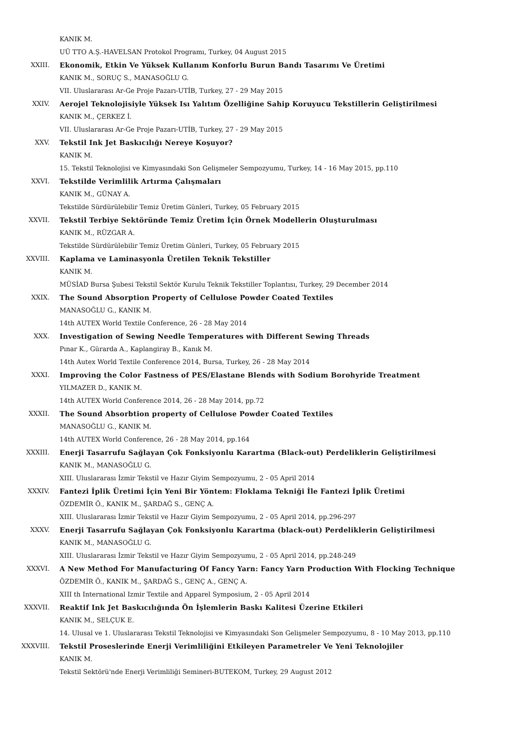KANIK M.
UÜ TTO A.Ş.-HAVELSAN Protokol Programı, Turkey, 04 August 2015
XXIII. Ekonomik, Etkin Ve Yüksek Kullanım Konforlu Burun Bandı Tasarımı Ve Üretimi
KANIK M., SORUÇ S., MANASOĞLU G.
VII. Uluslararası Ar-Ge Proje Pazarı-UTİB, Turkey, 27 - 29 May 2015
XXIV. Aerojel Teknolojisiyle Yüksek Isı Yalıtım Özelliğine Sahip Koruyucu Tekstillerin Geliştirilmesi
KANIK M., ÇERKEZ İ.
VII. Uluslararası Ar-Ge Proje Pazarı-UTİB, Turkey, 27 - 29 May 2015
XXV. Tekstil Ink Jet Baskıcılığı Nereye Koşuyor?
KANIK M.
15. Tekstil Teknolojisi ve Kimyasındaki Son Gelişmeler Sempozyumu, Turkey, 14 - 16 May 2015, pp.110
XXVI. Tekstilde Verimlilik Artırma Çalışmaları
KANIK M., GÜNAY A.
Tekstilde Sürdürülebilir Temiz Üretim Günleri, Turkey, 05 February 2015
XXVII. Tekstil Terbiye Sektöründe Temiz Üretim İçin Örnek Modellerin Oluşturulması
KANIK M., RÜZGAR A.
Tekstilde Sürdürülebilir Temiz Üretim Günleri, Turkey, 05 February 2015
XXVIII. Kaplama ve Laminasyonla Üretilen Teknik Tekstiller
KANIK M.
MÜSİAD Bursa Şubesi Tekstil Sektör Kurulu Teknik Tekstiller Toplantısı, Turkey, 29 December 2014
XXIX. The Sound Absorption Property of Cellulose Powder Coated Textiles
MANASOĞLU G., KANIK M.
14th AUTEX World Textile Conference, 26 - 28 May 2014
XXX. Investigation of Sewing Needle Temperatures with Different Sewing Threads
Pınar K., Gürarda A., Kaplangiray B., Kanık M.
14th Autex World Textile Conference 2014, Bursa, Turkey, 26 - 28 May 2014
XXXI. Improving the Color Fastness of PES/Elastane Blends with Sodium Borohyride Treatment
YILMAZER D., KANIK M.
14th AUTEX World Conference 2014, 26 - 28 May 2014, pp.72
XXXII. The Sound Absorbtion property of Cellulose Powder Coated Textiles
MANASOĞLU G., KANIK M.
14th AUTEX World Conference, 26 - 28 May 2014, pp.164
XXXIII. Enerji Tasarrufu Sağlayan Çok Fonksiyonlu Karartma (Black-out) Perdeliklerin Geliştirilmesi
KANIK M., MANASOĞLU G.
XIII. Uluslararası İzmir Tekstil ve Hazır Giyim Sempozyumu, 2 - 05 April 2014
XXXIV. Fantezi İplik Üretimi İçin Yeni Bir Yöntem: Floklama Tekniği İle Fantezi İplik Üretimi
ÖZDEMİR Ö., KANIK M., ŞARDAĞ S., GENÇ A.
XIII. Uluslararası İzmir Tekstil ve Hazır Giyim Sempozyumu, 2 - 05 April 2014, pp.296-297
XXXV. Enerji Tasarrufu Sağlayan Çok Fonksiyonlu Karartma (black-out) Perdeliklerin Geliştirilmesi
KANIK M., MANASOĞLU G.
XIII. Uluslararası İzmir Tekstil ve Hazır Giyim Sempozyumu, 2 - 05 April 2014, pp.248-249
XXXVI. A New Method For Manufacturing Of Fancy Yarn: Fancy Yarn Production With Flocking Technique
ÖZDEMİR Ö., KANIK M., ŞARDAĞ S., GENÇ A., GENÇ A.
XIII th International Izmir Textile and Apparel Symposium, 2 - 05 April 2014
XXXVII. Reaktif Ink Jet Baskıcılığında Ön İşlemlerin Baskı Kalitesi Üzerine Etkileri
KANIK M., SELÇUK E.
14. Ulusal ve 1. Uluslararası Tekstil Teknolojisi ve Kimyasındaki Son Gelişmeler Sempozyumu, 8 - 10 May 2013, pp.110
XXXVIII. Tekstil Proseslerinde Enerji Verimliliğini Etkileyen Parametreler Ve Yeni Teknolojiler
KANIK M.
Tekstil Sektörü'nde Enerji Verimliliği Semineri-BUTEKOM, Turkey, 29 August 2012